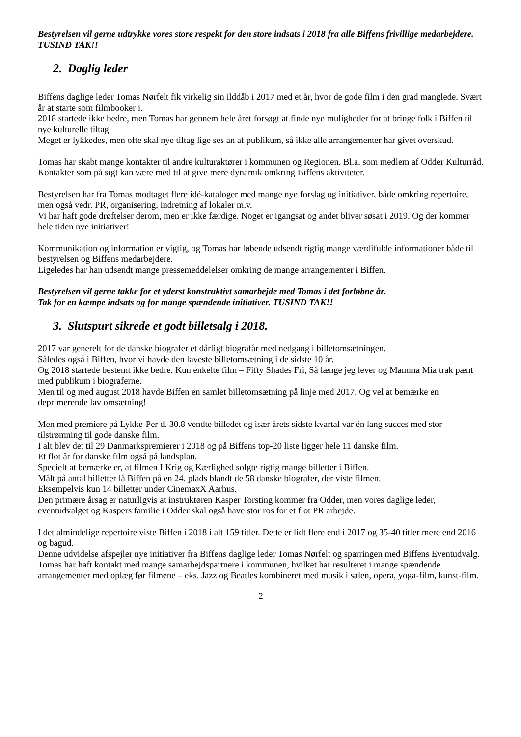Bestyrelsen vil gerne udtrykke vores store respekt for den store indsats i 2018 fra alle Biffens frivillige medarbejdere. TUSIND TAK!!
2. Daglig leder
Biffens daglige leder Tomas Nørfelt fik virkelig sin ilddåb i 2017 med et år, hvor de gode film i den grad manglede. Svært år at starte som filmbooker i.
2018 startede ikke bedre, men Tomas har gennem hele året forsøgt at finde nye muligheder for at bringe folk i Biffen til nye kulturelle tiltag.
Meget er lykkedes, men ofte skal nye tiltag lige ses an af publikum, så ikke alle arrangementer har givet overskud.
Tomas har skabt mange kontakter til andre kulturaktører i kommunen og Regionen. Bl.a. som medlem af Odder Kulturråd.
Kontakter som på sigt kan være med til at give mere dynamik omkring Biffens aktiviteter.
Bestyrelsen har fra Tomas modtaget flere idé-kataloger med mange nye forslag og initiativer, både omkring repertoire, men også vedr. PR, organisering, indretning af lokaler m.v.
Vi har haft gode drøftelser derom, men er ikke færdige. Noget er igangsat og andet bliver søsat i 2019. Og der kommer hele tiden nye initiativer!
Kommunikation og information er vigtig, og Tomas har løbende udsendt rigtig mange værdifulde informationer både til bestyrelsen og Biffens medarbejdere.
Ligeledes har han udsendt mange pressemeddelelser omkring de mange arrangementer i Biffen.
Bestyrelsen vil gerne takke for et yderst konstruktivt samarbejde med Tomas i det forløbne år.
Tak for en kæmpe indsats og for mange spændende initiativer. TUSIND TAK!!
3. Slutspurt sikrede et godt billetsalg i 2018.
2017 var generelt for de danske biografer et dårligt biografår med nedgang i billetomsætningen.
Således også i Biffen, hvor vi havde den laveste billetomsætning i de sidste 10 år.
Og 2018 startede bestemt ikke bedre. Kun enkelte film – Fifty Shades Fri, Så længe jeg lever og Mamma Mia trak pænt med publikum i biograferne.
Men til og med august 2018 havde Biffen en samlet billetomsætning på linje med 2017. Og vel at bemærke en deprimerende lav omsætning!
Men med premiere på Lykke-Per d. 30.8 vendte billedet og især årets sidste kvartal var én lang succes med stor tilstrømning til gode danske film.
I alt blev det til 29 Danmarkspremierer i 2018 og på Biffens top-20 liste ligger hele 11 danske film.
Et flot år for danske film også på landsplan.
Specielt at bemærke er, at filmen I Krig og Kærlighed solgte rigtig mange billetter i Biffen.
Målt på antal billetter lå Biffen på en 24. plads blandt de 58 danske biografer, der viste filmen.
Eksempelvis kun 14 billetter under CinemaxX Aarhus.
Den primære årsag er naturligvis at instruktøren Kasper Torsting kommer fra Odder, men vores daglige leder, eventudvalget og Kaspers familie i Odder skal også have stor ros for et flot PR arbejde.
I det almindelige repertoire viste Biffen i 2018 i alt 159 titler. Dette er lidt flere end i 2017 og 35-40 titler mere end 2016 og bagud.
Denne udvidelse afspejler nye initiativer fra Biffens daglige leder Tomas Nørfelt og sparringen med Biffens Eventudvalg. Tomas har haft kontakt med mange samarbejdspartnere i kommunen, hvilket har resulteret i mange spændende arrangementer med oplæg før filmene – eks. Jazz og Beatles kombineret med musik i salen, opera, yoga-film, kunst-film.
2